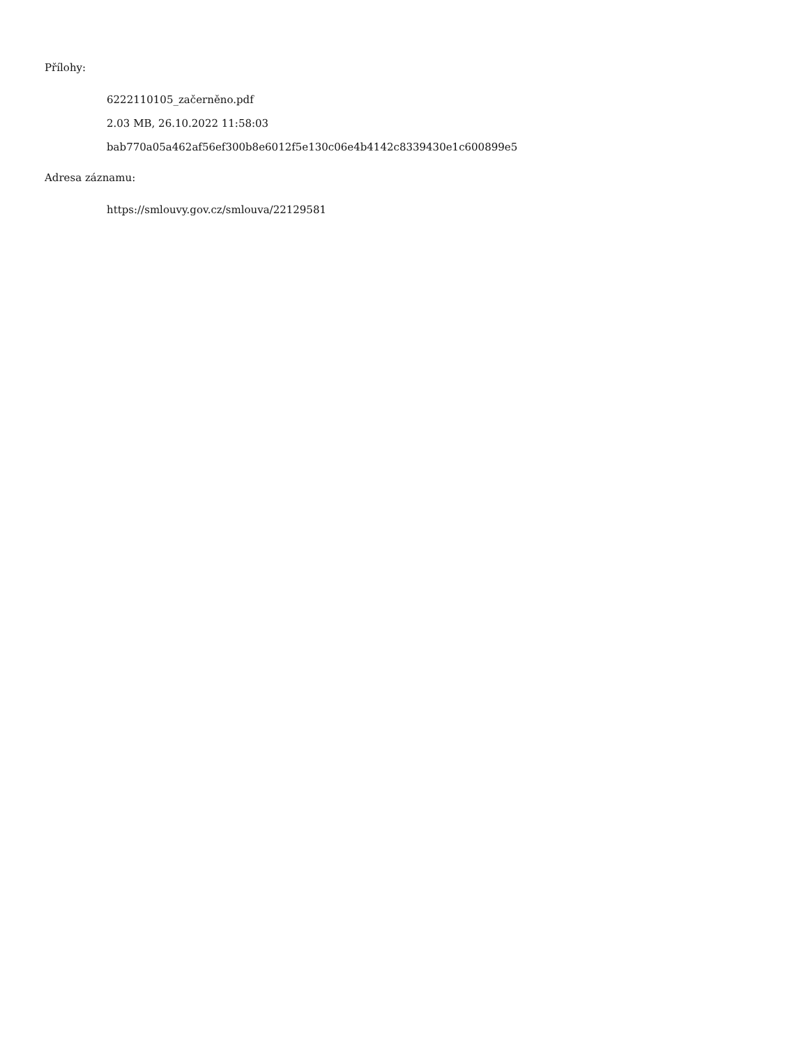Přílohy:
6222110105_začerněno.pdf
2.03 MB, 26.10.2022 11:58:03
bab770a05a462af56ef300b8e6012f5e130c06e4b4142c8339430e1c600899e5
Adresa záznamu:
https://smlouvy.gov.cz/smlouva/22129581